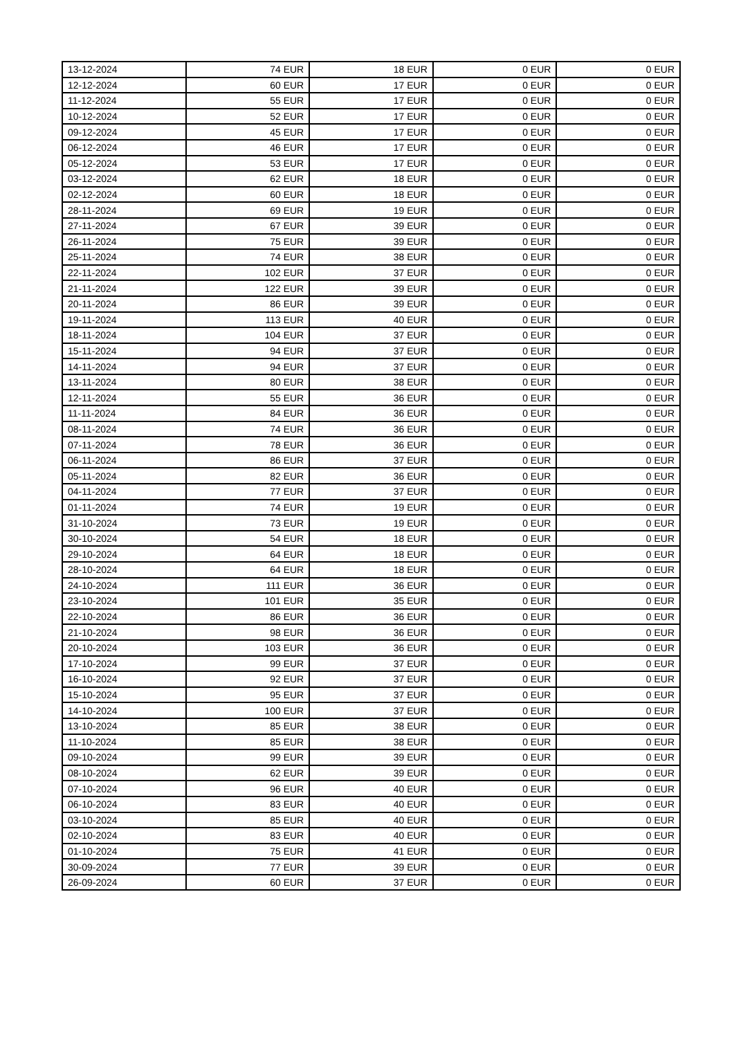| 13-12-2024 | 74 EUR | 18 EUR | 0 EUR | 0 EUR |
| 12-12-2024 | 60 EUR | 17 EUR | 0 EUR | 0 EUR |
| 11-12-2024 | 55 EUR | 17 EUR | 0 EUR | 0 EUR |
| 10-12-2024 | 52 EUR | 17 EUR | 0 EUR | 0 EUR |
| 09-12-2024 | 45 EUR | 17 EUR | 0 EUR | 0 EUR |
| 06-12-2024 | 46 EUR | 17 EUR | 0 EUR | 0 EUR |
| 05-12-2024 | 53 EUR | 17 EUR | 0 EUR | 0 EUR |
| 03-12-2024 | 62 EUR | 18 EUR | 0 EUR | 0 EUR |
| 02-12-2024 | 60 EUR | 18 EUR | 0 EUR | 0 EUR |
| 28-11-2024 | 69 EUR | 19 EUR | 0 EUR | 0 EUR |
| 27-11-2024 | 67 EUR | 39 EUR | 0 EUR | 0 EUR |
| 26-11-2024 | 75 EUR | 39 EUR | 0 EUR | 0 EUR |
| 25-11-2024 | 74 EUR | 38 EUR | 0 EUR | 0 EUR |
| 22-11-2024 | 102 EUR | 37 EUR | 0 EUR | 0 EUR |
| 21-11-2024 | 122 EUR | 39 EUR | 0 EUR | 0 EUR |
| 20-11-2024 | 86 EUR | 39 EUR | 0 EUR | 0 EUR |
| 19-11-2024 | 113 EUR | 40 EUR | 0 EUR | 0 EUR |
| 18-11-2024 | 104 EUR | 37 EUR | 0 EUR | 0 EUR |
| 15-11-2024 | 94 EUR | 37 EUR | 0 EUR | 0 EUR |
| 14-11-2024 | 94 EUR | 37 EUR | 0 EUR | 0 EUR |
| 13-11-2024 | 80 EUR | 38 EUR | 0 EUR | 0 EUR |
| 12-11-2024 | 55 EUR | 36 EUR | 0 EUR | 0 EUR |
| 11-11-2024 | 84 EUR | 36 EUR | 0 EUR | 0 EUR |
| 08-11-2024 | 74 EUR | 36 EUR | 0 EUR | 0 EUR |
| 07-11-2024 | 78 EUR | 36 EUR | 0 EUR | 0 EUR |
| 06-11-2024 | 86 EUR | 37 EUR | 0 EUR | 0 EUR |
| 05-11-2024 | 82 EUR | 36 EUR | 0 EUR | 0 EUR |
| 04-11-2024 | 77 EUR | 37 EUR | 0 EUR | 0 EUR |
| 01-11-2024 | 74 EUR | 19 EUR | 0 EUR | 0 EUR |
| 31-10-2024 | 73 EUR | 19 EUR | 0 EUR | 0 EUR |
| 30-10-2024 | 54 EUR | 18 EUR | 0 EUR | 0 EUR |
| 29-10-2024 | 64 EUR | 18 EUR | 0 EUR | 0 EUR |
| 28-10-2024 | 64 EUR | 18 EUR | 0 EUR | 0 EUR |
| 24-10-2024 | 111 EUR | 36 EUR | 0 EUR | 0 EUR |
| 23-10-2024 | 101 EUR | 35 EUR | 0 EUR | 0 EUR |
| 22-10-2024 | 86 EUR | 36 EUR | 0 EUR | 0 EUR |
| 21-10-2024 | 98 EUR | 36 EUR | 0 EUR | 0 EUR |
| 20-10-2024 | 103 EUR | 36 EUR | 0 EUR | 0 EUR |
| 17-10-2024 | 99 EUR | 37 EUR | 0 EUR | 0 EUR |
| 16-10-2024 | 92 EUR | 37 EUR | 0 EUR | 0 EUR |
| 15-10-2024 | 95 EUR | 37 EUR | 0 EUR | 0 EUR |
| 14-10-2024 | 100 EUR | 37 EUR | 0 EUR | 0 EUR |
| 13-10-2024 | 85 EUR | 38 EUR | 0 EUR | 0 EUR |
| 11-10-2024 | 85 EUR | 38 EUR | 0 EUR | 0 EUR |
| 09-10-2024 | 99 EUR | 39 EUR | 0 EUR | 0 EUR |
| 08-10-2024 | 62 EUR | 39 EUR | 0 EUR | 0 EUR |
| 07-10-2024 | 96 EUR | 40 EUR | 0 EUR | 0 EUR |
| 06-10-2024 | 83 EUR | 40 EUR | 0 EUR | 0 EUR |
| 03-10-2024 | 85 EUR | 40 EUR | 0 EUR | 0 EUR |
| 02-10-2024 | 83 EUR | 40 EUR | 0 EUR | 0 EUR |
| 01-10-2024 | 75 EUR | 41 EUR | 0 EUR | 0 EUR |
| 30-09-2024 | 77 EUR | 39 EUR | 0 EUR | 0 EUR |
| 26-09-2024 | 60 EUR | 37 EUR | 0 EUR | 0 EUR |